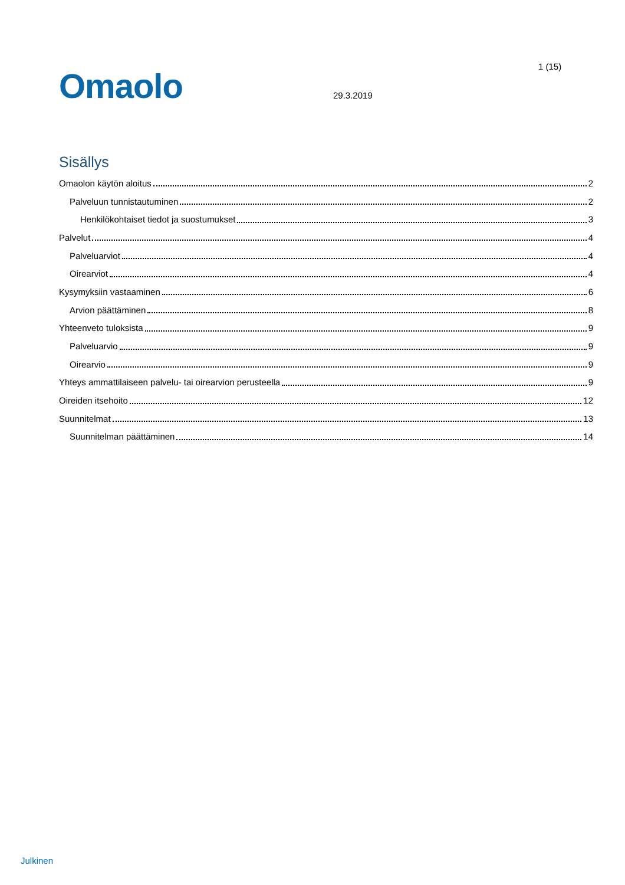1 (15)
Omaolo 29.3.2019
Sisällys
Omaolon käytön aloitus 2
Palveluun tunnistautuminen 2
Henkilökohtaiset tiedot ja suostumukset 3
Palvelut 4
Palveluarviot 4
Oirearviot 4
Kysymyksiin vastaaminen 6
Arvion päättäminen 8
Yhteenveto tuloksista 9
Palveluarvio 9
Oirearvio 9
Yhteys ammattilaiseen palvelu- tai oirearvion perusteella 9
Oireiden itsehoito 12
Suunnitelmat 13
Suunnitelman päättäminen 14
Julkinen